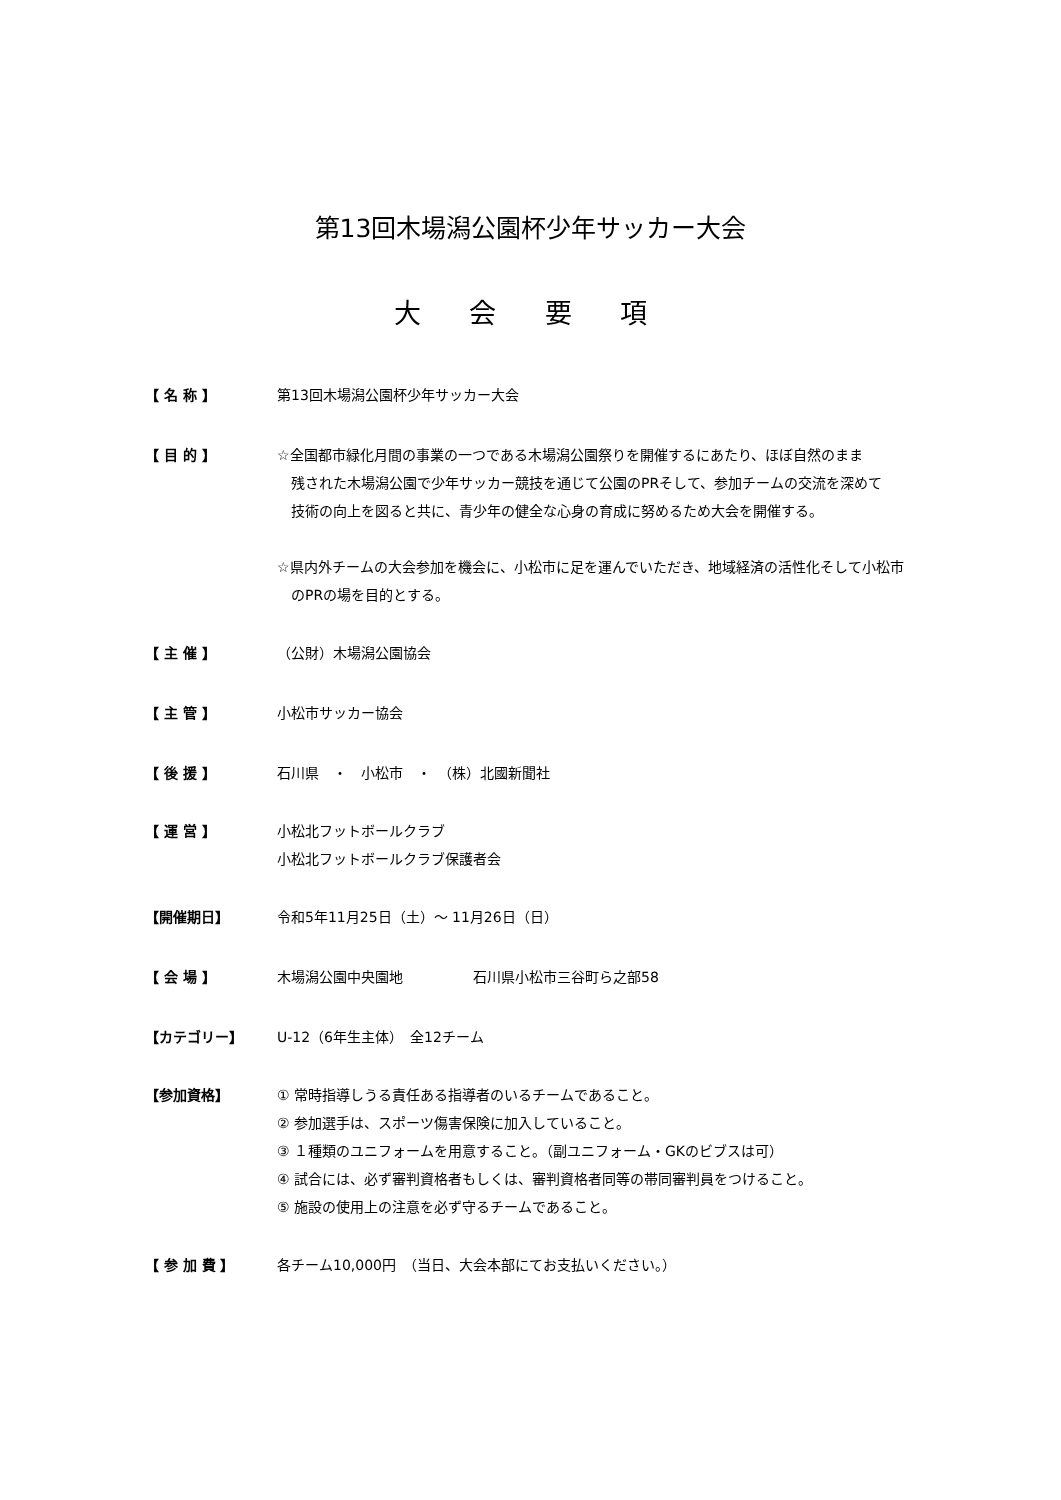第13回木場潟公園杯少年サッカー大会
大 会 要 項
【 名 称 】 第13回木場潟公園杯少年サッカー大会
【 目 的 】 ☆全国都市緑化月間の事業の一つである木場潟公園祭りを開催するにあたり、ほぼ自然のまま
残された木場潟公園で少年サッカー競技を通じて公園のPRそして、参加チームの交流を深めて
技術の向上を図ると共に、青少年の健全な心身の育成に努めるため大会を開催する。
☆県内外チームの大会参加を機会に、小松市に足を運んでいただき、地域経済の活性化そして小松市
のPRの場を目的とする。
【 主 催 】 （公財）木場潟公園協会
【 主 管 】 小松市サッカー協会
【 後 援 】 石川県　・　小松市　・　（株）北國新聞社
【 運 営 】 小松北フットボールクラブ
小松北フットボールクラブ保護者会
【開催期日】 令和5年11月25日（土）～ 11月26日（日）
【 会 場 】 木場潟公園中央園地　　　　　石川県小松市三谷町ら之部58
【カテゴリー】 U-12（6年生主体）　全12チーム
【参加資格】 ① 常時指導しうる責任ある指導者のいるチームであること。
② 参加選手は、スポーツ傷害保険に加入していること。
③ １種類のユニフォームを用意すること。（副ユニフォーム・GKのビブスは可）
④ 試合には、必ず審判資格者もしくは、審判資格者同等の帯同審判員をつけること。
⑤ 施設の使用上の注意を必ず守るチームであること。
【 参 加 費 】 各チーム10,000円　（当日、大会本部にてお支払いください。）